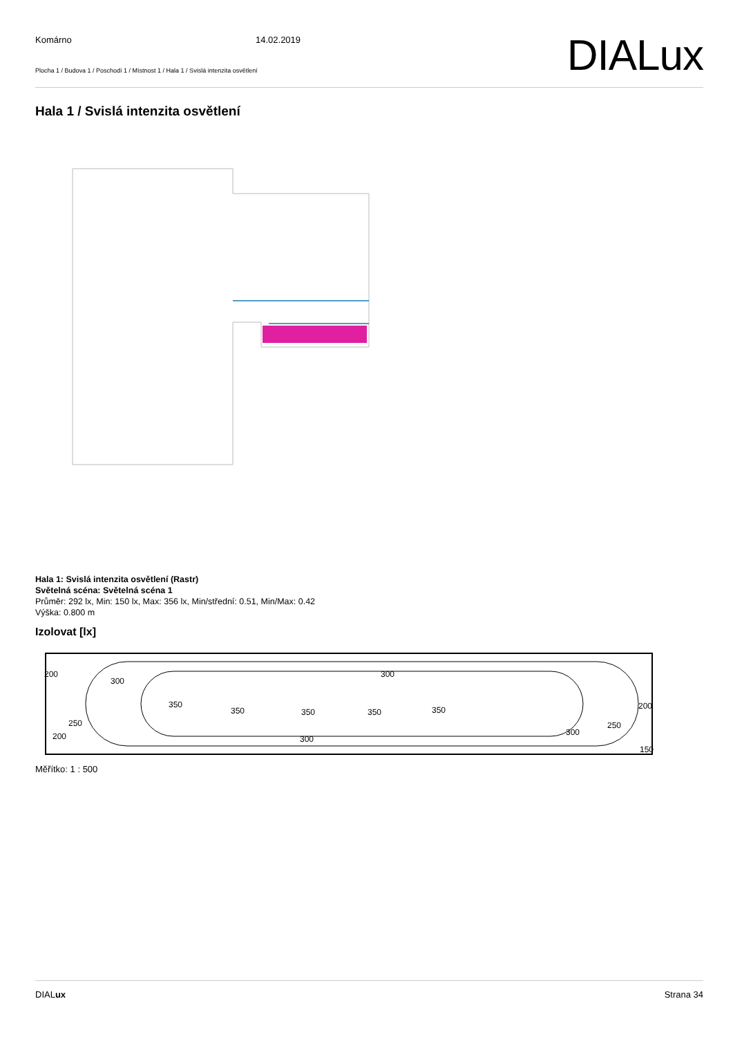Komárno 14.02.2019
Plocha 1 / Budova 1 / Poschodí 1 / Místnost 1 / Hala 1 / Svislá intenzita osvětlení DIALux
Hala 1 / Svislá intenzita osvětlení
Hala 1: Svislá intenzita osvětlení (Rastr)
Světelná scéna: Světelná scéna 1
Průměr: 292 lx, Min: 150 lx, Max: 356 lx, Min/střední: 0.51, Min/Max: 0.42
Výška: 0.800 m
Izolovat [lx]
200
300
300
350
350
350
350
350
200
250
250
300
200
300
150
Měřítko: 1 : 500
DIALux Strana 34